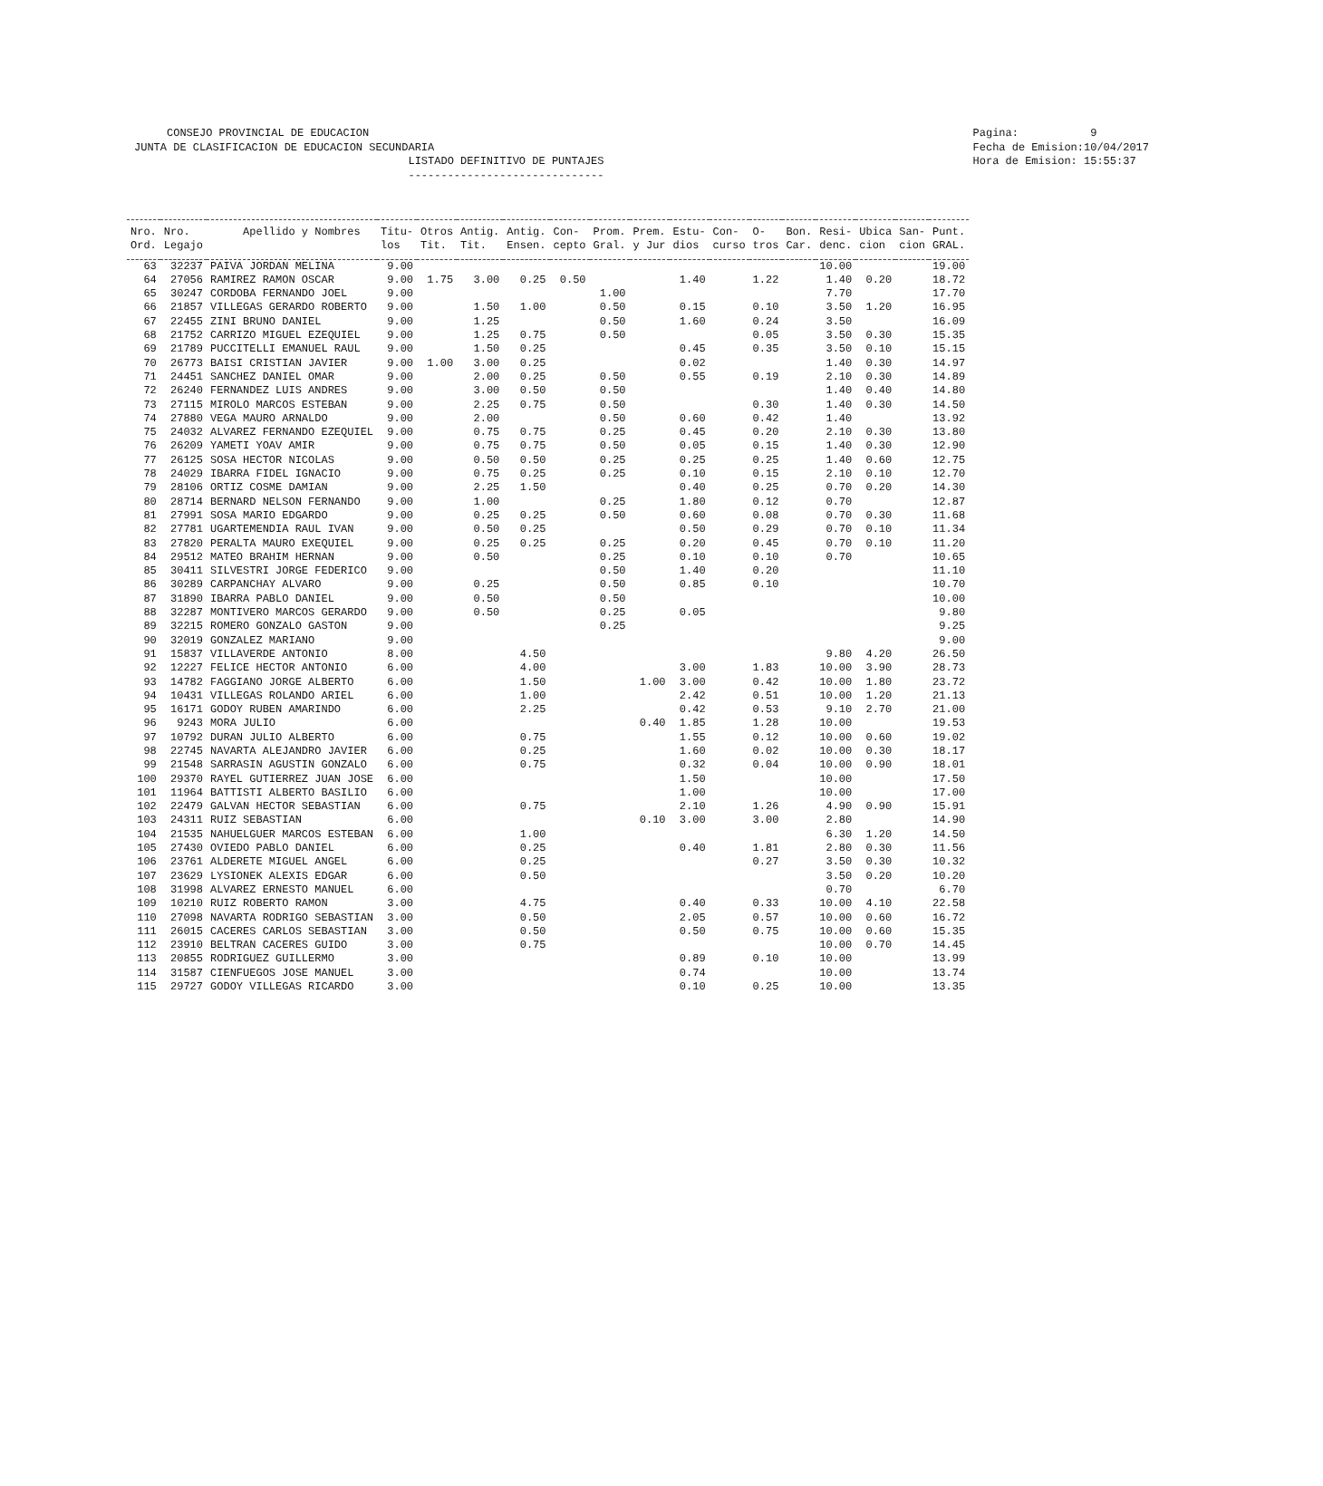CONSEJO PROVINCIAL DE EDUCACION JUNTA DE CLASIFICACION DE EDUCACION SECUNDARIA LISTADO DEFINITIVO DE PUNTAJES ------------------------------
Pagina: 9 Fecha de Emision:10/04/2017 Hora de Emision: 15:55:37
| Nro. Ord. | Nro. Legajo | Apellido y Nombres | Titu- los | Otros Tit. | Antig. Tit. | Antig. Ensen. | Con- cepto | Prom. Gral. | Prem. y Jur | Estu- dios | Con- curso | O- tros | Bon. Car. | Resi- denc. | Ubica cion | San- cion | Punt. GRAL. |
| --- | --- | --- | --- | --- | --- | --- | --- | --- | --- | --- | --- | --- | --- | --- | --- | --- | --- |
| 63 | 32237 | PAIVA JORDAN MELINA | 9.00 | | | | | | | | | | | 10.00 | | | 19.00 |
| 64 | 27056 | RAMIREZ RAMON OSCAR | 9.00 | 1.75 | 3.00 | 0.25 | 0.50 | | | 1.40 | | 1.22 | | 1.40 | 0.20 | | 18.72 |
| 65 | 30247 | CORDOBA FERNANDO JOEL | 9.00 | | | | | 1.00 | | | | | | 7.70 | | | 17.70 |
| 66 | 21857 | VILLEGAS GERARDO ROBERTO | 9.00 | | 1.50 | 1.00 | | 0.50 | | 0.15 | | 0.10 | | 3.50 | 1.20 | | 16.95 |
| 67 | 22455 | ZINI BRUNO DANIEL | 9.00 | | 1.25 | | | 0.50 | | 1.60 | | 0.24 | | 3.50 | | | 16.09 |
| 68 | 21752 | CARRIZO MIGUEL EZEQUIEL | 9.00 | | 1.25 | 0.75 | | 0.50 | | | | 0.05 | | 3.50 | 0.30 | | 15.35 |
| 69 | 21789 | PUCCITELLI EMANUEL RAUL | 9.00 | | 1.50 | 0.25 | | | | 0.45 | | 0.35 | | 3.50 | 0.10 | | 15.15 |
| 70 | 26773 | BAISI CRISTIAN JAVIER | 9.00 | 1.00 | 3.00 | 0.25 | | | | 0.02 | | | | 1.40 | 0.30 | | 14.97 |
| 71 | 24451 | SANCHEZ DANIEL OMAR | 9.00 | | 2.00 | 0.25 | | 0.50 | | 0.55 | | 0.19 | | 2.10 | 0.30 | | 14.89 |
| 72 | 26240 | FERNANDEZ LUIS ANDRES | 9.00 | | 3.00 | 0.50 | | 0.50 | | | | | | 1.40 | 0.40 | | 14.80 |
| 73 | 27115 | MIROLO MARCOS ESTEBAN | 9.00 | | 2.25 | 0.75 | | 0.50 | | | | 0.30 | | 1.40 | 0.30 | | 14.50 |
| 74 | 27880 | VEGA MAURO ARNALDO | 9.00 | | 2.00 | | | 0.50 | | 0.60 | | 0.42 | | 1.40 | | | 13.92 |
| 75 | 24032 | ALVAREZ FERNANDO EZEQUIEL | 9.00 | | 0.75 | 0.75 | | 0.25 | | 0.45 | | 0.20 | | 2.10 | 0.30 | | 13.80 |
| 76 | 26209 | YAMETI YOAV AMIR | 9.00 | | 0.75 | 0.75 | | 0.50 | | 0.05 | | 0.15 | | 1.40 | 0.30 | | 12.90 |
| 77 | 26125 | SOSA HECTOR NICOLAS | 9.00 | | 0.50 | 0.50 | | 0.25 | | 0.25 | | 0.25 | | 1.40 | 0.60 | | 12.75 |
| 78 | 24029 | IBARRA FIDEL IGNACIO | 9.00 | | 0.75 | 0.25 | | 0.25 | | 0.10 | | 0.15 | | 2.10 | 0.10 | | 12.70 |
| 79 | 28106 | ORTIZ COSME DAMIAN | 9.00 | | 2.25 | 1.50 | | | | 0.40 | | 0.25 | | 0.70 | 0.20 | | 14.30 |
| 80 | 28714 | BERNARD NELSON FERNANDO | 9.00 | | 1.00 | | | 0.25 | | 1.80 | | 0.12 | | 0.70 | | | 12.87 |
| 81 | 27991 | SOSA MARIO EDGARDO | 9.00 | | 0.25 | 0.25 | | 0.50 | | 0.60 | | 0.08 | | 0.70 | 0.30 | | 11.68 |
| 82 | 27781 | UGARTEMENDIA RAUL IVAN | 9.00 | | 0.50 | 0.25 | | | | 0.50 | | 0.29 | | 0.70 | 0.10 | | 11.34 |
| 83 | 27820 | PERALTA MAURO EXEQUIEL | 9.00 | | 0.25 | 0.25 | | 0.25 | | 0.20 | | 0.45 | | 0.70 | 0.10 | | 11.20 |
| 84 | 29512 | MATEO BRAHIM HERNAN | 9.00 | | 0.50 | | | 0.25 | | 0.10 | | 0.10 | | 0.70 | | | 10.65 |
| 85 | 30411 | SILVESTRI JORGE FEDERICO | 9.00 | | | | | 0.50 | | 1.40 | | 0.20 | | | | | 11.10 |
| 86 | 30289 | CARPANCHAY ALVARO | 9.00 | | 0.25 | | | 0.50 | | 0.85 | | 0.10 | | | | | 10.70 |
| 87 | 31890 | IBARRA PABLO DANIEL | 9.00 | | 0.50 | | | 0.50 | | | | | | | | | 10.00 |
| 88 | 32287 | MONTIVERO MARCOS GERARDO | 9.00 | | 0.50 | | | 0.25 | | 0.05 | | | | | | | 9.80 |
| 89 | 32215 | ROMERO GONZALO GASTON | 9.00 | | | | | 0.25 | | | | | | | | | 9.25 |
| 90 | 32019 | GONZALEZ MARIANO | 9.00 | | | | | | | | | | | | | | 9.00 |
| 91 | 15837 | VILLAVERDE ANTONIO | 8.00 | | | 4.50 | | | | | | | | 9.80 | 4.20 | | 26.50 |
| 92 | 12227 | FELICE HECTOR ANTONIO | 6.00 | | | 4.00 | | | | 3.00 | | 1.83 | | 10.00 | 3.90 | | 28.73 |
| 93 | 14782 | FAGGIANO JORGE ALBERTO | 6.00 | | | 1.50 | | | 1.00 | 3.00 | | 0.42 | | 10.00 | 1.80 | | 23.72 |
| 94 | 10431 | VILLEGAS ROLANDO ARIEL | 6.00 | | | 1.00 | | | | 2.42 | | 0.51 | | 10.00 | 1.20 | | 21.13 |
| 95 | 16171 | GODOY RUBEN AMARINDO | 6.00 | | | 2.25 | | | | 0.42 | | 0.53 | | 9.10 | 2.70 | | 21.00 |
| 96 | 9243 | MORA JULIO | 6.00 | | | | | | 0.40 | 1.85 | | 1.28 | | 10.00 | | | 19.53 |
| 97 | 10792 | DURAN JULIO ALBERTO | 6.00 | | | 0.75 | | | | 1.55 | | 0.12 | | 10.00 | 0.60 | | 19.02 |
| 98 | 22745 | NAVARTA ALEJANDRO JAVIER | 6.00 | | | 0.25 | | | | 1.60 | | 0.02 | | 10.00 | 0.30 | | 18.17 |
| 99 | 21548 | SARRASIN AGUSTIN GONZALO | 6.00 | | | 0.75 | | | | 0.32 | | 0.04 | | 10.00 | 0.90 | | 18.01 |
| 100 | 29370 | RAYEL GUTIERREZ JUAN JOSE | 6.00 | | | | | | | 1.50 | | | | 10.00 | | | 17.50 |
| 101 | 11964 | BATTISTI ALBERTO BASILIO | 6.00 | | | | | | | 1.00 | | | | 10.00 | | | 17.00 |
| 102 | 22479 | GALVAN HECTOR SEBASTIAN | 6.00 | | | 0.75 | | | | 2.10 | | 1.26 | | 4.90 | 0.90 | | 15.91 |
| 103 | 24311 | RUIZ SEBASTIAN | 6.00 | | | | | | 0.10 | 3.00 | | 3.00 | | 2.80 | | | 14.90 |
| 104 | 21535 | NAHUELGUER MARCOS ESTEBAN | 6.00 | | | 1.00 | | | | | | | | 6.30 | 1.20 | | 14.50 |
| 105 | 27430 | OVIEDO PABLO DANIEL | 6.00 | | | 0.25 | | | | 0.40 | | 1.81 | | 2.80 | 0.30 | | 11.56 |
| 106 | 23761 | ALDERETE MIGUEL ANGEL | 6.00 | | | 0.25 | | | | | | 0.27 | | 3.50 | 0.30 | | 10.32 |
| 107 | 23629 | LYSIONEK ALEXIS EDGAR | 6.00 | | | 0.50 | | | | | | | | 3.50 | 0.20 | | 10.20 |
| 108 | 31998 | ALVAREZ ERNESTO MANUEL | 6.00 | | | | | | | | | | | 0.70 | | | 6.70 |
| 109 | 10210 | RUIZ ROBERTO RAMON | 3.00 | | | 4.75 | | | | 0.40 | | 0.33 | | 10.00 | 4.10 | | 22.58 |
| 110 | 27098 | NAVARTA RODRIGO SEBASTIAN | 3.00 | | | 0.50 | | | | 2.05 | | 0.57 | | 10.00 | 0.60 | | 16.72 |
| 111 | 26015 | CACERES CARLOS SEBASTIAN | 3.00 | | | 0.50 | | | | 0.50 | | 0.75 | | 10.00 | 0.60 | | 15.35 |
| 112 | 23910 | BELTRAN CACERES GUIDO | 3.00 | | | 0.75 | | | | | | | | 10.00 | 0.70 | | 14.45 |
| 113 | 20855 | RODRIGUEZ GUILLERMO | 3.00 | | | | | | | 0.89 | | 0.10 | | 10.00 | | | 13.99 |
| 114 | 31587 | CIENFUEGOS JOSE MANUEL | 3.00 | | | | | | | 0.74 | | | | 10.00 | | | 13.74 |
| 115 | 29727 | GODOY VILLEGAS RICARDO | 3.00 | | | | | | | 0.10 | | 0.25 | | 10.00 | | | 13.35 |